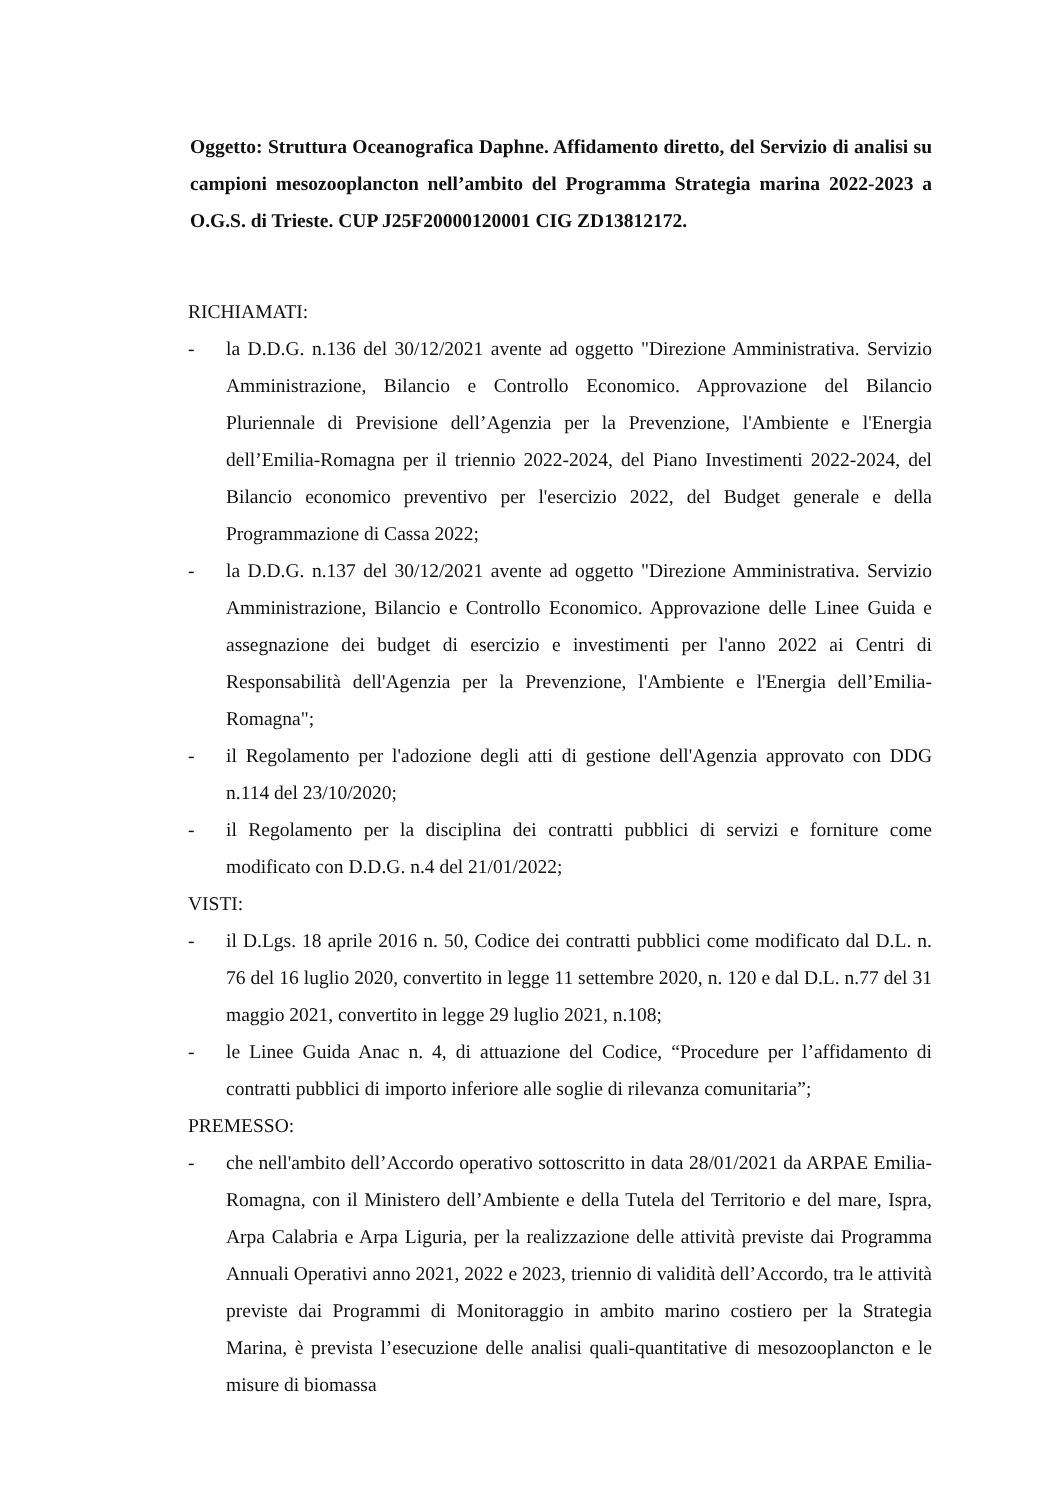Oggetto: Struttura Oceanografica Daphne. Affidamento diretto, del Servizio di analisi su campioni mesozooplancton nell’ambito del Programma Strategia marina 2022-2023 a O.G.S. di Trieste. CUP J25F20000120001 CIG ZD13812172.
RICHIAMATI:
- la D.D.G. n.136 del 30/12/2021 avente ad oggetto "Direzione Amministrativa. Servizio Amministrazione, Bilancio e Controllo Economico. Approvazione del Bilancio Pluriennale di Previsione dell’Agenzia per la Prevenzione, l'Ambiente e l'Energia dell’Emilia-Romagna per il triennio 2022-2024, del Piano Investimenti 2022-2024, del Bilancio economico preventivo per l'esercizio 2022, del Budget generale e della Programmazione di Cassa 2022;
- la D.D.G. n.137 del 30/12/2021 avente ad oggetto "Direzione Amministrativa. Servizio Amministrazione, Bilancio e Controllo Economico. Approvazione delle Linee Guida e assegnazione dei budget di esercizio e investimenti per l'anno 2022 ai Centri di Responsabilità dell'Agenzia per la Prevenzione, l'Ambiente e l'Energia dell’Emilia-Romagna";
- il Regolamento per l'adozione degli atti di gestione dell'Agenzia approvato con DDG n.114 del 23/10/2020;
- il Regolamento per la disciplina dei contratti pubblici di servizi e forniture come modificato con D.D.G. n.4 del 21/01/2022;
VISTI:
- il D.Lgs. 18 aprile 2016 n. 50, Codice dei contratti pubblici come modificato dal D.L. n. 76 del 16 luglio 2020, convertito in legge 11 settembre 2020, n. 120 e dal D.L. n.77 del 31 maggio 2021, convertito in legge 29 luglio 2021, n.108;
- le Linee Guida Anac n. 4, di attuazione del Codice, “Procedure per l’affidamento di contratti pubblici di importo inferiore alle soglie di rilevanza comunitaria”;
PREMESSO:
- che nell'ambito dell’Accordo operativo sottoscritto in data 28/01/2021 da ARPAE Emilia-Romagna, con il Ministero dell’Ambiente e della Tutela del Territorio e del mare, Ispra, Arpa Calabria e Arpa Liguria, per la realizzazione delle attività previste dai Programma Annuali Operativi anno 2021, 2022 e 2023, triennio di validità dell’Accordo, tra le attività previste dai Programmi di Monitoraggio in ambito marino costiero per la Strategia Marina, è prevista l’esecuzione delle analisi quali-quantitative di mesozooplancton e le misure di biomassa